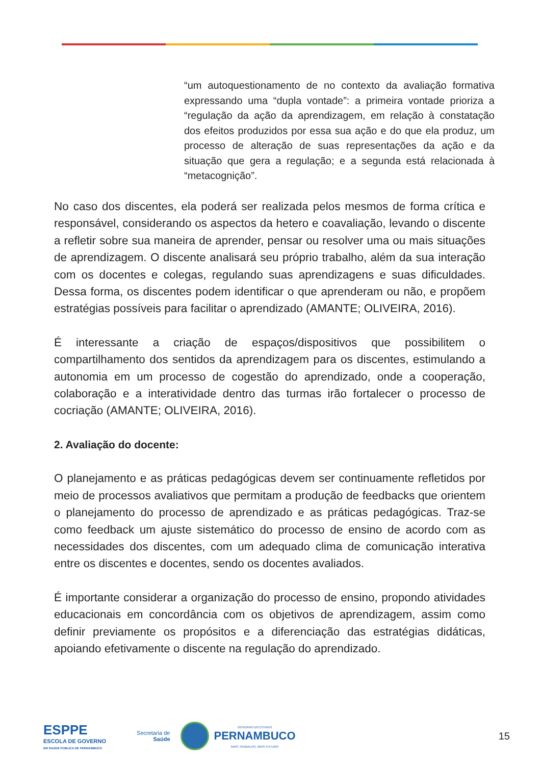“um autoquestionamento de no contexto da avaliação formativa expressando uma “dupla vontade”: a primeira vontade prioriza a “regulação da ação da aprendizagem, em relação à constatação dos efeitos produzidos por essa sua ação e do que ela produz, um processo de alteração de suas representações da ação e da situação que gera a regulação; e a segunda está relacionada à “metacognição”.
No caso dos discentes, ela poderá ser realizada pelos mesmos de forma crítica e responsável, considerando os aspectos da hetero e coavaliação, levando o discente a refletir sobre sua maneira de aprender, pensar ou resolver uma ou mais situações de aprendizagem. O discente analisará seu próprio trabalho, além da sua interação com os docentes e colegas, regulando suas aprendizagens e suas dificuldades. Dessa forma, os discentes podem identificar o que aprenderam ou não, e propõem estratégias possíveis para facilitar o aprendizado (AMANTE; OLIVEIRA, 2016).
É interessante a criação de espaços/dispositivos que possibilitem o compartilhamento dos sentidos da aprendizagem para os discentes, estimulando a autonomia em um processo de cogestão do aprendizado, onde a cooperação, colaboração e a interatividade dentro das turmas irão fortalecer o processo de cocriação (AMANTE; OLIVEIRA, 2016).
2. Avaliação do docente:
O planejamento e as práticas pedagógicas devem ser continuamente refletidos por meio de processos avaliativos que permitam a produção de feedbacks que orientem o planejamento do processo de aprendizado e as práticas pedagógicas. Traz-se como feedback um ajuste sistemático do processo de ensino de acordo com as necessidades dos discentes, com um adequado clima de comunicação interativa entre os discentes e docentes, sendo os docentes avaliados.
É importante considerar a organização do processo de ensino, propondo atividades educacionais em concordância com os objetivos de aprendizagem, assim como definir previamente os propósitos e a diferenciação das estratégias didáticas, apoiando efetivamente o discente na regulação do aprendizado.
ESPPE
ESCOLA DE GOVERNO
EM SAÚDE PÚBLICA DE PERNAMBUCO
Secretaria de
Saúde
GOVERNO DO ESTADO
PERNAMBUCO
MAIS TRABALHO, MAIS FUTURO
15